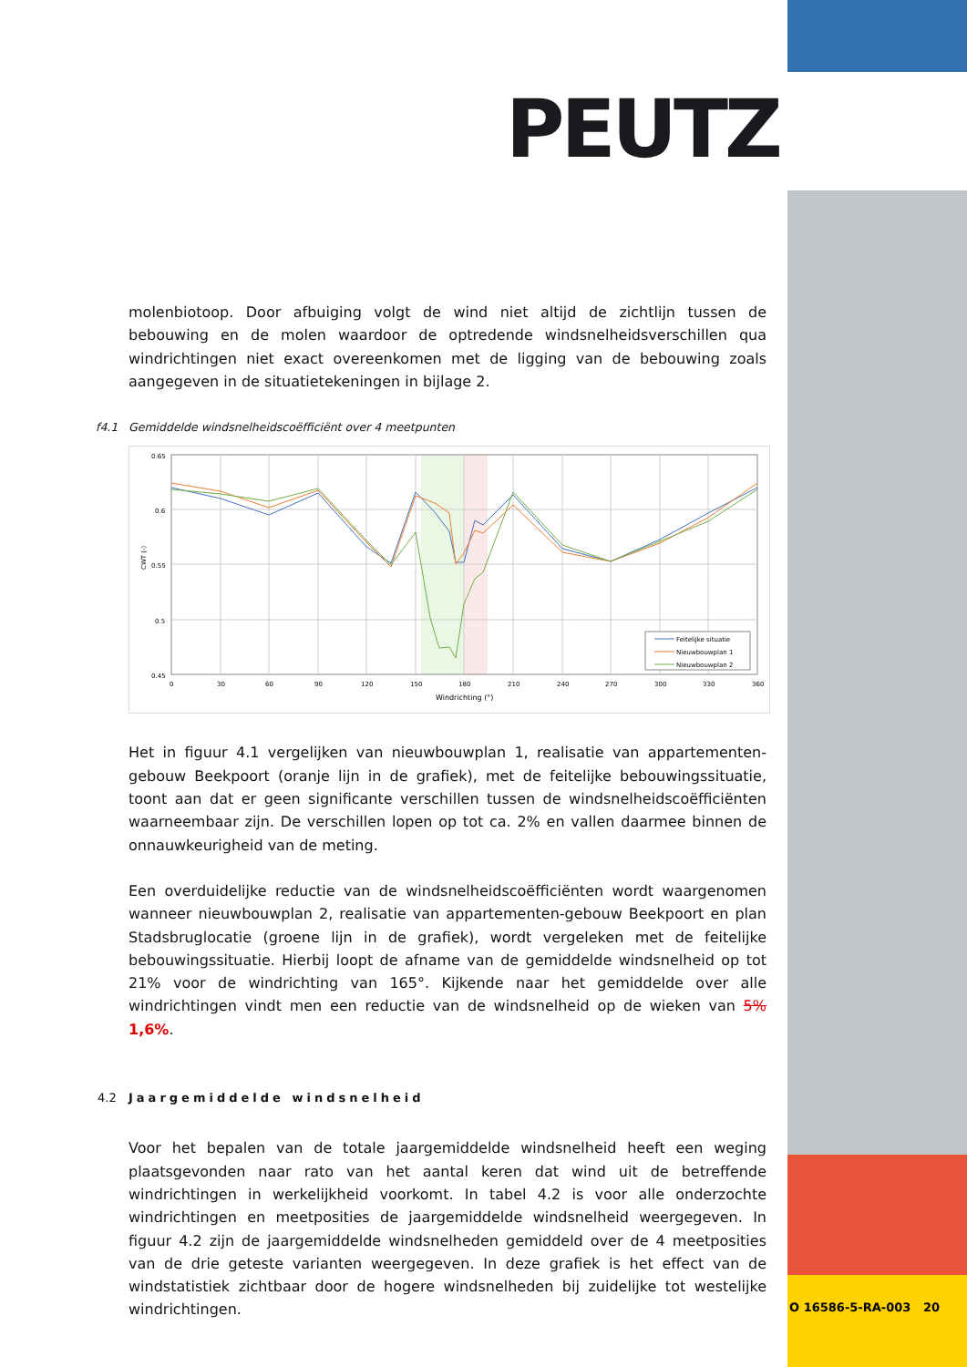PEUTZ
molenbiotoop. Door afbuiging volgt de wind niet altijd de zichtlijn tussen de bebouwing en de molen waardoor de optredende windsnelheidsverschillen qua windrichtingen niet exact overeenkomen met de ligging van de bebouwing zoals aangegeven in de situatietekeningen in bijlage 2.
f4.1 Gemiddelde windsnelheidscoëfficiënt over 4 meetpunten
0.65
0.6
0.55
0.5
0.45
0
30
60
90
120
150
180
210
240
270
300
330
360
Windrichting (°)
CWT (-)
Feitelijke situatie
Nieuwbouwplan 1
Nieuwbouwplan 2
Het in figuur 4.1 vergelijken van nieuwbouwplan 1, realisatie van appartementen-gebouw Beekpoort (oranje lijn in de grafiek), met de feitelijke bebouwingssituatie, toont aan dat er geen significante verschillen tussen de windsnelheidscoëfficiënten waarneembaar zijn. De verschillen lopen op tot ca. 2% en vallen daarmee binnen de onnauwkeurigheid van de meting.
Een overduidelijke reductie van de windsnelheidscoëfficiënten wordt waargenomen wanneer nieuwbouwplan 2, realisatie van appartementen-gebouw Beekpoort en plan Stadsbruglocatie (groene lijn in de grafiek), wordt vergeleken met de feitelijke bebouwingssituatie. Hierbij loopt de afname van de gemiddelde windsnelheid op tot 21% voor de windrichting van 165°. Kijkende naar het gemiddelde over alle windrichtingen vindt men een reductie van de windsnelheid op de wieken van 5% 1,6%.
4.2 Jaargemiddelde windsnelheid
Voor het bepalen van de totale jaargemiddelde windsnelheid heeft een weging plaatsgevonden naar rato van het aantal keren dat wind uit de betreffende windrichtingen in werkelijkheid voorkomt. In tabel 4.2 is voor alle onderzochte windrichtingen en meetposities de jaargemiddelde windsnelheid weergegeven. In figuur 4.2 zijn de jaargemiddelde windsnelheden gemiddeld over de 4 meetposities van de drie geteste varianten weergegeven. In deze grafiek is het effect van de windstatistiek zichtbaar door de hogere windsnelheden bij zuidelijke tot westelijke windrichtingen.
O 16586-5-RA-003 20